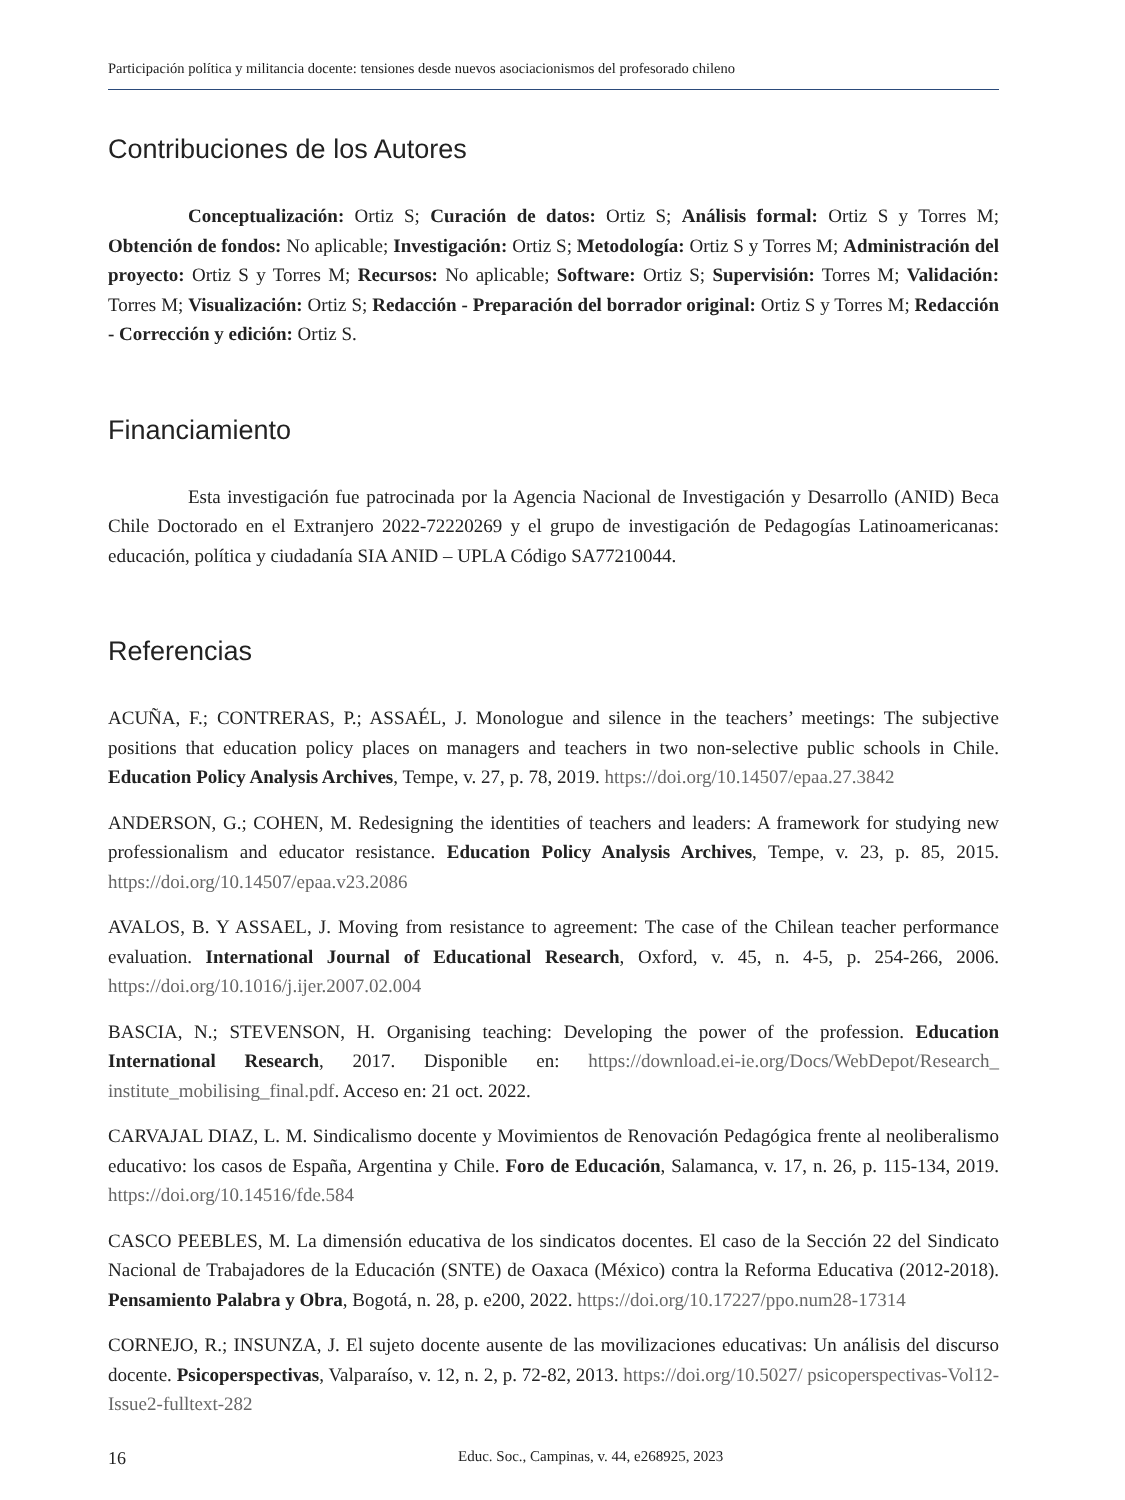Participación política y militancia docente: tensiones desde nuevos asociacionismos del profesorado chileno
Contribuciones de los Autores
Conceptualización: Ortiz S; Curación de datos: Ortiz S; Análisis formal: Ortiz S y Torres M; Obtención de fondos: No aplicable; Investigación: Ortiz S; Metodología: Ortiz S y Torres M; Administración del proyecto: Ortiz S y Torres M; Recursos: No aplicable; Software: Ortiz S; Supervisión: Torres M; Validación: Torres M; Visualización: Ortiz S; Redacción - Preparación del borrador original: Ortiz S y Torres M; Redacción - Corrección y edición: Ortiz S.
Financiamiento
Esta investigación fue patrocinada por la Agencia Nacional de Investigación y Desarrollo (ANID) Beca Chile Doctorado en el Extranjero 2022-72220269 y el grupo de investigación de Pedagogías Latinoamericanas: educación, política y ciudadanía SIA ANID – UPLA Código SA77210044.
Referencias
ACUÑA, F.; CONTRERAS, P.; ASSAÉL, J. Monologue and silence in the teachers’ meetings: The subjective positions that education policy places on managers and teachers in two non-selective public schools in Chile. Education Policy Analysis Archives, Tempe, v. 27, p. 78, 2019. https://doi.org/10.14507/epaa.27.3842
ANDERSON, G.; COHEN, M. Redesigning the identities of teachers and leaders: A framework for studying new professionalism and educator resistance. Education Policy Analysis Archives, Tempe, v. 23, p. 85, 2015. https://doi.org/10.14507/epaa.v23.2086
AVALOS, B. Y ASSAEL, J. Moving from resistance to agreement: The case of the Chilean teacher performance evaluation. International Journal of Educational Research, Oxford, v. 45, n. 4-5, p. 254-266, 2006. https://doi.org/10.1016/j.ijer.2007.02.004
BASCIA, N.; STEVENSON, H. Organising teaching: Developing the power of the profession. Education International Research, 2017. Disponible en: https://download.ei-ie.org/Docs/WebDepot/Research_ institute_mobilising_final.pdf. Acceso en: 21 oct. 2022.
CARVAJAL DIAZ, L. M. Sindicalismo docente y Movimientos de Renovación Pedagógica frente al neoliberalismo educativo: los casos de España, Argentina y Chile. Foro de Educación, Salamanca, v. 17, n. 26, p. 115-134, 2019. https://doi.org/10.14516/fde.584
CASCO PEEBLES, M. La dimensión educativa de los sindicatos docentes. El caso de la Sección 22 del Sindicato Nacional de Trabajadores de la Educación (SNTE) de Oaxaca (México) contra la Reforma Educativa (2012-2018). Pensamiento Palabra y Obra, Bogotá, n. 28, p. e200, 2022. https://doi.org/10.17227/ppo.num28-17314
CORNEJO, R.; INSUNZA, J. El sujeto docente ausente de las movilizaciones educativas: Un análisis del discurso docente. Psicoperspectivas, Valparaíso, v. 12, n. 2, p. 72-82, 2013. https://doi.org/10.5027/ psicoperspectivas-Vol12-Issue2-fulltext-282
16 Educ. Soc., Campinas, v. 44, e268925, 2023